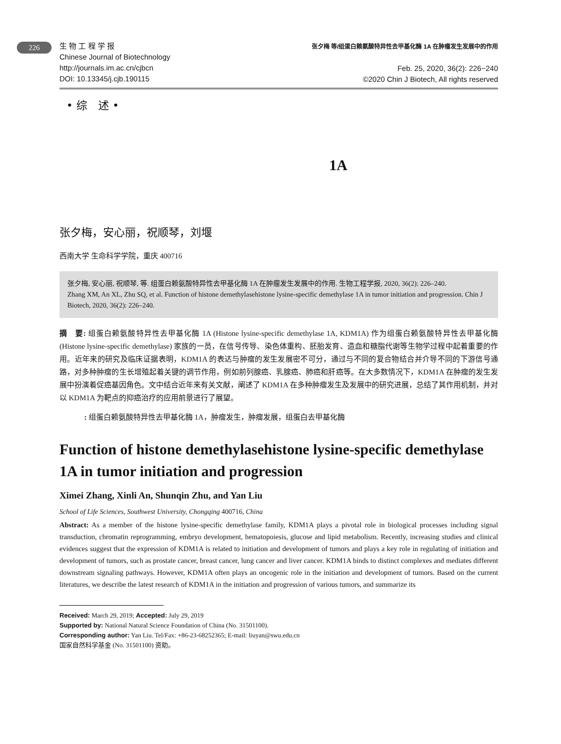226
生 物 工 程 学 报
Chinese Journal of Biotechnology
http://journals.im.ac.cn/cjbcn
DOI: 10.13345/j.cjb.190115
张夕梅 等/组蛋白赖氨酸特异性去甲基化酶 1A 在肿瘤发生发展中的作用
Feb. 25, 2020, 36(2): 226−240
©2020 Chin J Biotech, All rights reserved
• 综　述 •
1A
张夕梅，安心丽，祝顺琴，刘堰
西南大学 生命科学学院，重庆 400716
张夕梅, 安心丽, 祝顺琴, 等. 组蛋白赖氨酸特异性去甲基化酶 1A 在肿瘤发生发展中的作用. 生物工程学报, 2020, 36(2): 226–240.
Zhang XM, An XL, Zhu SQ, et al. Function of histone demethylasehistone lysine-specific demethylase 1A in tumor initiation and progression. Chin J Biotech, 2020, 36(2): 226–240.
摘　要: 组蛋白赖氨酸特异性去甲基化酶 1A (Histone lysine-specific demethylase 1A, KDM1A) 作为组蛋白赖氨酸特异性去甲基化酶 (Histone lysine-specific demethylase) 家族的一员，在信号传导、染色体重构、胚胎发育、造血和糖脂代谢等生物学过程中起着重要的作用。近年来的研究及临床证据表明，KDM1A 的表达与肿瘤的发生发展密不可分，通过与不同的复合物结合并介导不同的下游信号通路，对多种肿瘤的生长增殖起着关键的调节作用，例如前列腺癌、乳腺癌、肺癌和肝癌等。在大多数情况下，KDM1A 在肿瘤的发生发展中扮演着促癌基因角色。文中结合近年来有关文献，阐述了 KDM1A 在多种肿瘤发生及发展中的研究进展，总结了其作用机制，并对以 KDM1A 为靶点的抑癌治疗的应用前景进行了展望。
: 组蛋白赖氨酸特异性去甲基化酶 1A，肿瘤发生，肿瘤发展，组蛋白去甲基化酶
Function of histone demethylasehistone lysine-specific demethylase 1A in tumor initiation and progression
Ximei Zhang, Xinli An, Shunqin Zhu, and Yan Liu
School of Life Sciences, Southwest University, Chongqing 400716, China
Abstract: As a member of the histone lysine-specific demethylase family, KDM1A plays a pivotal role in biological processes including signal transduction, chromatin reprogramming, embryo development, hematopoiesis, glucose and lipid metabolism. Recently, increasing studies and clinical evidences suggest that the expression of KDM1A is related to initiation and development of tumors and plays a key role in regulating of initiation and development of tumors, such as prostate cancer, breast cancer, lung cancer and liver cancer. KDM1A binds to distinct complexes and mediates different downstream signaling pathways. However, KDM1A often plays an oncogenic role in the initiation and development of tumors. Based on the current literatures, we describe the latest research of KDM1A in the initiation and progression of various tumors, and summarize its
Received: March 29, 2019; Accepted: July 29, 2019
Supported by: National Natural Science Foundation of China (No. 31501100).
Corresponding author: Yan Liu. Tel/Fax: +86-23-68252365; E-mail: liuyan@swu.edu.cn
国家自然科学基金 (No. 31501100) 资助。